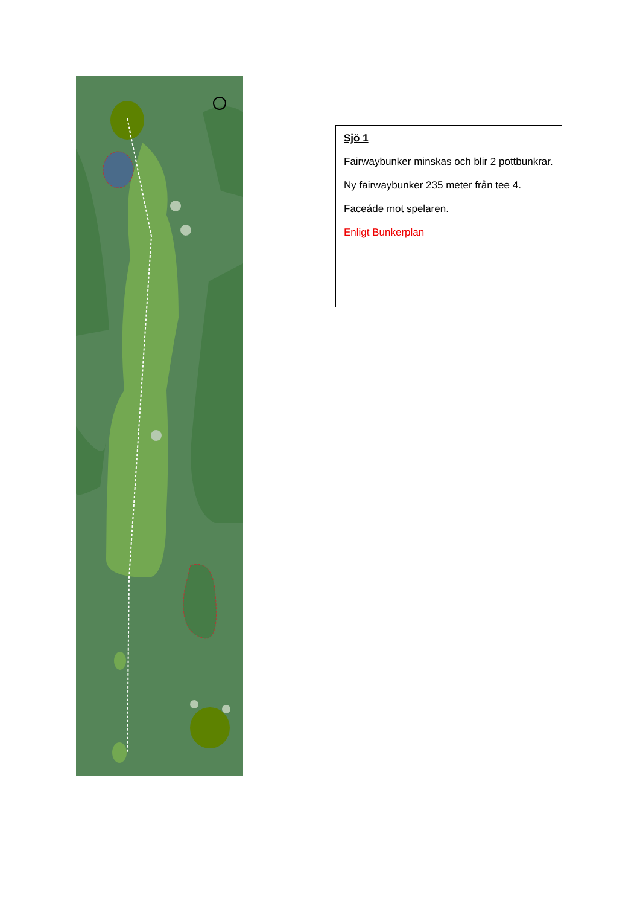Sjö 1
Fairwaybunker minskas och blir 2 pottbunkrar.
Ny fairwaybunker 235 meter från tee 4.
Faceáde mot spelaren.
Enligt Bunkerplan